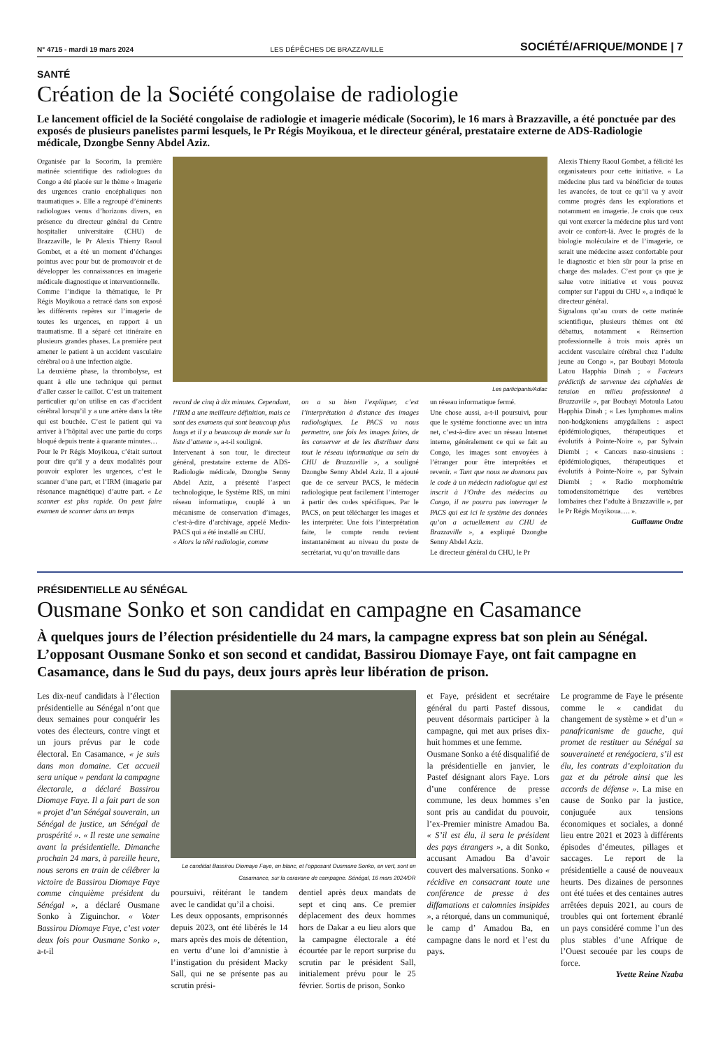N° 4715 - mardi 19 mars 2024 LES DÉPÊCHES DE BRAZZAVILLE SOCIÉTÉ/AFRIQUE/MONDE | 7
SANTÉ
Création de la Société congolaise de radiologie
Le lancement officiel de la Société congolaise de radiologie et imagerie médicale (Socorim), le 16 mars à Brazzaville, a été ponctuée par des exposés de plusieurs panelistes parmi lesquels, le Pr Régis Moyikoua, et le directeur général, prestataire externe de ADS-Radiologie médicale, Dzongbe Senny Abdel Aziz.
Organisée par la Socorim, la première matinée scientifique des radiologues du Congo a été placée sur le thème « Imagerie des urgences cranio encéphaliques non traumatiques ». Elle a regroupé d’éminents radiologues venus d’horizons divers, en présence du directeur général du Centre hospitalier universitaire (CHU) de Brazzaville, le Pr Alexis Thierry Raoul Gombet, et a été un moment d’échanges pointus avec pour but de promouvoir et de développer les connaissances en imagerie médicale diagnostique et interventionnelle.
Comme l’indique la thématique, le Pr Régis Moyikoua a retracé dans son exposé les différents repères sur l’imagerie de toutes les urgences, en rapport à un traumatisme. Il a séparé cet itinéraire en plusieurs grandes phases. La première peut amener le patient à un accident vasculaire cérébral ou à une infection aigüe.
La deuxième phase, la thrombolyse, est quant à elle une technique qui permet d’aller casser le caillot. C’est un traitement particulier qu’on utilise en cas d’accident cérébral lorsqu’il y a une artère dans la tête qui est bouchée. C’est le patient qui va arriver à l’hôpital avec une partie du corps bloqué depuis trente à quarante minutes…
Pour le Pr Régis Moyikoua, c’était surtout pour dire qu’il y a deux modalités pour pouvoir explorer les urgences, c’est le scanner d’une part, et l’IRM (imagerie par résonance magnétique) d’autre part. « Le scanner est plus rapide. On peut faire examen de scanner dans un temps
Les participants/Adiac
record de cinq à dix minutes. Cependant, l’IRM a une meilleure définition, mais ce sont des examens qui sont beaucoup plus longs et il y a beaucoup de monde sur la liste d’attente », a-t-il souligné.
Intervenant à son tour, le directeur général, prestataire externe de ADS-Radiologie médicale, Dzongbe Senny Abdel Aziz, a présenté l’aspect technologique, le Système RIS, un mini réseau informatique, couplé à un mécanisme de conservation d’images, c’est-à-dire d’archivage, appelé Medix-PACS qui a été installé au CHU.
« Alors la télé radiologie, comme
on a su bien l’expliquer, c’est l’interprétation à distance des images radiologiques. Le PACS va nous permettre, une fois les images faites, de les conserver et de les distribuer dans tout le réseau informatique au sein du CHU de Brazzaville », a souligné Dzongbe Senny Abdel Aziz. Il a ajouté que de ce serveur PACS, le médecin radiologique peut facilement l’interroger à partir des codes spécifiques. Par le PACS, on peut télécharger les images et les interpréter. Une fois l’interprétation faite, le compte rendu revient instantanément au niveau du poste de secrétariat, vu qu’on travaille dans
un réseau informatique fermé.
Une chose aussi, a-t-il poursuivi, pour que le système fonctionne avec un intra net, c’est-à-dire avec un réseau Internet interne, généralement ce qui se fait au Congo, les images sont envoyées à l’étranger pour être interprétées et revenir. « Tant que nous ne donnons pas le code à un médecin radiologue qui est inscrit à l’Ordre des médecins au Congo, il ne pourra pas interroger le PACS qui est ici le système des données qu’on a actuellement au CHU de Brazzaville », a expliqué Dzongbe Senny Abdel Aziz.
Le directeur général du CHU, le Pr
Alexis Thierry Raoul Gombet, a félicité les organisateurs pour cette initiative. « La médecine plus tard va bénéficier de toutes les avancées, de tout ce qu’il va y avoir comme progrès dans les explorations et notamment en imagerie. Je crois que ceux qui vont exercer la médecine plus tard vont avoir ce confort-là. Avec le progrès de la biologie moléculaire et de l’imagerie, ce serait une médecine assez confortable pour le diagnostic et bien sûr pour la prise en charge des malades. C’est pour ça que je salue votre initiative et vous pouvez compter sur l’appui du CHU », a indiqué le directeur général.
Signalons qu’au cours de cette matinée scientifique, plusieurs thèmes ont été débattus, notamment « Réinsertion professionnelle à trois mois après un accident vasculaire cérébral chez l’adulte jeune au Congo », par Boubayi Motoula Latou Happhia Dinah ; « Facteurs prédictifs de survenue des céphalées de tension en milieu professionnel à Brazzaville », par Boubayi Motoula Latou Happhia Dinah ; « Les lymphomes malins non-hodgkoniens amygdaliens : aspect épidémiologiques, thérapeutiques et évolutifs à Pointe-Noire », par Sylvain Diembi ; « Cancers naso-sinusiens : épidémiologiques, thérapeutiques et évolutifs à Pointe-Noire », par Sylvain Diembi ; « Radio morphométrie tomodensitométrique des vertèbres lombaires chez l’adulte à Brazzaville », par le Pr Régis Moyikoua…. ».
Guillaume Ondze
PRÉSIDENTIELLE AU SÉNÉGAL
Ousmane Sonko et son candidat en campagne en Casamance
À quelques jours de l’élection présidentielle du 24 mars, la campagne express bat son plein au Sénégal. L’opposant Ousmane Sonko et son second et candidat, Bassirou Diomaye Faye, ont fait campagne en Casamance, dans le Sud du pays, deux jours après leur libération de prison.
Les dix-neuf candidats à l’élection présidentielle au Sénégal n’ont que deux semaines pour conquérir les votes des électeurs, contre vingt et un jours prévus par le code électoral. En Casamance, « je suis dans mon domaine. Cet accueil sera unique » pendant la campagne électorale, a déclaré Bassirou Diomaye Faye. Il a fait part de son « projet d’un Sénégal souverain, un Sénégal de justice, un Sénégal de prospérité ». « Il reste une semaine avant la présidentielle. Dimanche prochain 24 mars, à pareille heure, nous serons en train de célébrer la victoire de Bassirou Diomaye Faye comme cinquième président du Sénégal », a déclaré Ousmane Sonko à Ziguinchor. « Voter Bassirou Diomaye Faye, c’est voter deux fois pour Ousmane Sonko », a-t-il
Le candidat Bassirou Diomaye Faye, en blanc, et l’opposant Ousmane Sonko, en vert, sont en Casamance, sur la caravane de campagne. Sénégal, 16 mars 2024/DR
poursuivi, réitérant le tandem avec le candidat qu’il a choisi.
Les deux opposants, emprisonnés depuis 2023, ont été libérés le 14 mars après des mois de détention, en vertu d’une loi d’amnistie à l’instigation du président Macky Sall, qui ne se présente pas au scrutin prési-
dentiel après deux mandats de sept et cinq ans. Ce premier déplacement des deux hommes hors de Dakar a eu lieu alors que la campagne électorale a été écourtée par le report surprise du scrutin par le président Sall, initialement prévu pour le 25 février. Sortis de prison, Sonko
et Faye, président et secrétaire général du parti Pastef dissous, peuvent désormais participer à la campagne, qui met aux prises dix-huit hommes et une femme.
Ousmane Sonko a été disqualifié de la présidentielle en janvier, le Pastef désignant alors Faye. Lors d’une conférence de presse commune, les deux hommes s’en sont pris au candidat du pouvoir, l’ex-Premier ministre Amadou Ba. « S’il est élu, il sera le président des pays étrangers », a dit Sonko, accusant Amadou Ba d’avoir couvert des malversations. Sonko « récidive en consacrant toute une conférence de presse à des diffamations et calomnies insipides », a rétorqué, dans un communiqué, le camp d’ Amadou Ba, en campagne dans le nord et l’est du pays.
Le programme de Faye le présente comme le « candidat du changement de système » et d’un « panafricanisme de gauche, qui promet de restituer au Sénégal sa souveraineté et renégociera, s’il est élu, les contrats d’exploitation du gaz et du pétrole ainsi que les accords de défense ». La mise en cause de Sonko par la justice, conjuguée aux tensions économiques et sociales, a donné lieu entre 2021 et 2023 à différents épisodes d’émeutes, pillages et saccages. Le report de la présidentielle a causé de nouveaux heurts. Des dizaines de personnes ont été tuées et des centaines autres arrêtées depuis 2021, au cours de troubles qui ont fortement ébranlé un pays considéré comme l’un des plus stables d’une Afrique de l’Ouest secouée par les coups de force.
Yvette Reine Nzaba